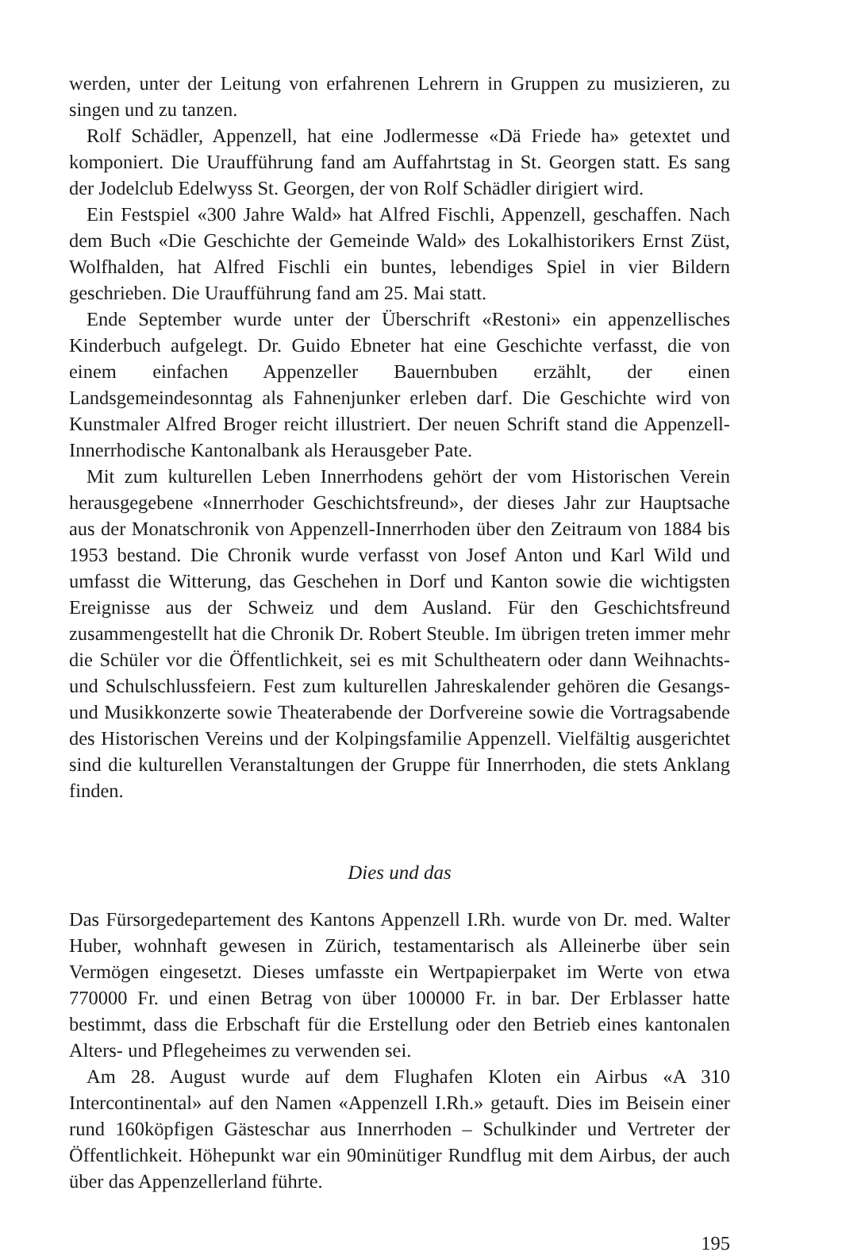werden, unter der Leitung von erfahrenen Lehrern in Gruppen zu musizieren, zu singen und zu tanzen.
Rolf Schädler, Appenzell, hat eine Jodlermesse «Dä Friede ha» getextet und komponiert. Die Uraufführung fand am Auffahrtstag in St. Georgen statt. Es sang der Jodelclub Edelwyss St. Georgen, der von Rolf Schädler dirigiert wird.
Ein Festspiel «300 Jahre Wald» hat Alfred Fischli, Appenzell, geschaffen. Nach dem Buch «Die Geschichte der Gemeinde Wald» des Lokalhistorikers Ernst Züst, Wolfhalden, hat Alfred Fischli ein buntes, lebendiges Spiel in vier Bildern geschrieben. Die Uraufführung fand am 25. Mai statt.
Ende September wurde unter der Überschrift «Restoni» ein appenzellisches Kinderbuch aufgelegt. Dr. Guido Ebneter hat eine Geschichte verfasst, die von einem einfachen Appenzeller Bauernbuben erzählt, der einen Landsgemeindesonntag als Fahnenjunker erleben darf. Die Geschichte wird von Kunstmaler Alfred Broger reicht illustriert. Der neuen Schrift stand die Appenzell-Innerrhodische Kantonalbank als Herausgeber Pate.
Mit zum kulturellen Leben Innerrhodens gehört der vom Historischen Verein herausgegebene «Innerrhoder Geschichtsfreund», der dieses Jahr zur Hauptsache aus der Monatschronik von Appenzell-Innerrhoden über den Zeitraum von 1884 bis 1953 bestand. Die Chronik wurde verfasst von Josef Anton und Karl Wild und umfasst die Witterung, das Geschehen in Dorf und Kanton sowie die wichtigsten Ereignisse aus der Schweiz und dem Ausland. Für den Geschichtsfreund zusammengestellt hat die Chronik Dr. Robert Steuble. Im übrigen treten immer mehr die Schüler vor die Öffentlichkeit, sei es mit Schultheatern oder dann Weihnachts- und Schulschlussfeiern. Fest zum kulturellen Jahreskalender gehören die Gesangs- und Musikkonzerte sowie Theaterabende der Dorfvereine sowie die Vortragsabende des Historischen Vereins und der Kolpingsfamilie Appenzell. Vielfältig ausgerichtet sind die kulturellen Veranstaltungen der Gruppe für Innerrhoden, die stets Anklang finden.
Dies und das
Das Fürsorgedepartement des Kantons Appenzell I.Rh. wurde von Dr. med. Walter Huber, wohnhaft gewesen in Zürich, testamentarisch als Alleinerbe über sein Vermögen eingesetzt. Dieses umfasste ein Wertpapierpaket im Werte von etwa 770000 Fr. und einen Betrag von über 100000 Fr. in bar. Der Erblasser hatte bestimmt, dass die Erbschaft für die Erstellung oder den Betrieb eines kantonalen Alters- und Pflegeheimes zu verwenden sei.
Am 28. August wurde auf dem Flughafen Kloten ein Airbus «A 310 Intercontinental» auf den Namen «Appenzell I.Rh.» getauft. Dies im Beisein einer rund 160köpfigen Gästeschar aus Innerrhoden – Schulkinder und Vertreter der Öffentlichkeit. Höhepunkt war ein 90minütiger Rundflug mit dem Airbus, der auch über das Appenzellerland führte.
195